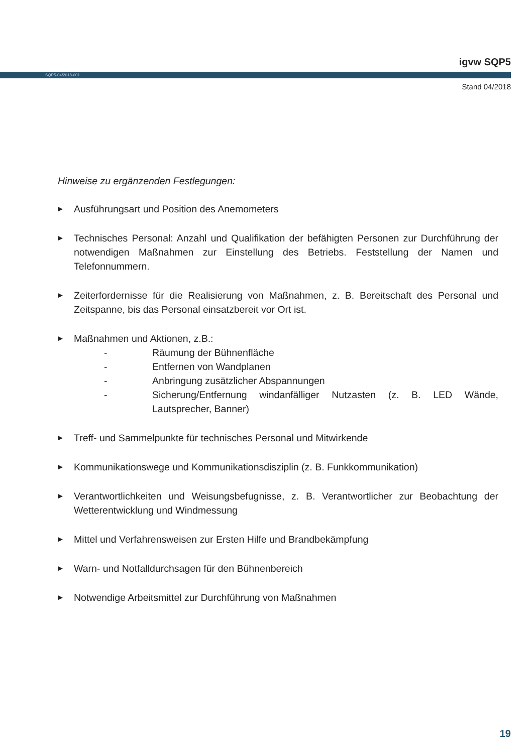igvw SQP5
SQP5-04/2018-001
Stand 04/2018
Hinweise zu ergänzenden Festlegungen:
▶
Ausführungsart und Position des Anemometers
▶
Technisches Personal: Anzahl und Qualifikation der befähigten Personen zur Durchführung der notwendigen Maßnahmen zur Einstellung des Betriebs. Feststellung der Namen und Telefonnummern.
▶
Zeiterfordernisse für die Realisierung von Maßnahmen, z. B. Bereitschaft des Personal und Zeitspanne, bis das Personal einsatzbereit vor Ort ist.
▶
Maßnahmen und Aktionen, z.B.:
- Räumung der Bühnenfläche
- Entfernen von Wandplanen
- Anbringung zusätzlicher Abspannungen
- Sicherung/Entfernung windanfälliger Nutzasten (z. B. LED Wände, Lautsprecher, Banner)
▶
Treff- und Sammelpunkte für technisches Personal und Mitwirkende
▶
Kommunikationswege und Kommunikationsdisziplin (z. B. Funkkommunikation)
▶
Verantwortlichkeiten und Weisungsbefugnisse, z. B. Verantwortlicher zur Beobachtung der Wetterentwicklung und Windmessung
▶
Mittel und Verfahrensweisen zur Ersten Hilfe und Brandbekämpfung
▶
Warn- und Notfalldurchsagen für den Bühnenbereich
▶
Notwendige Arbeitsmittel zur Durchführung von Maßnahmen
19